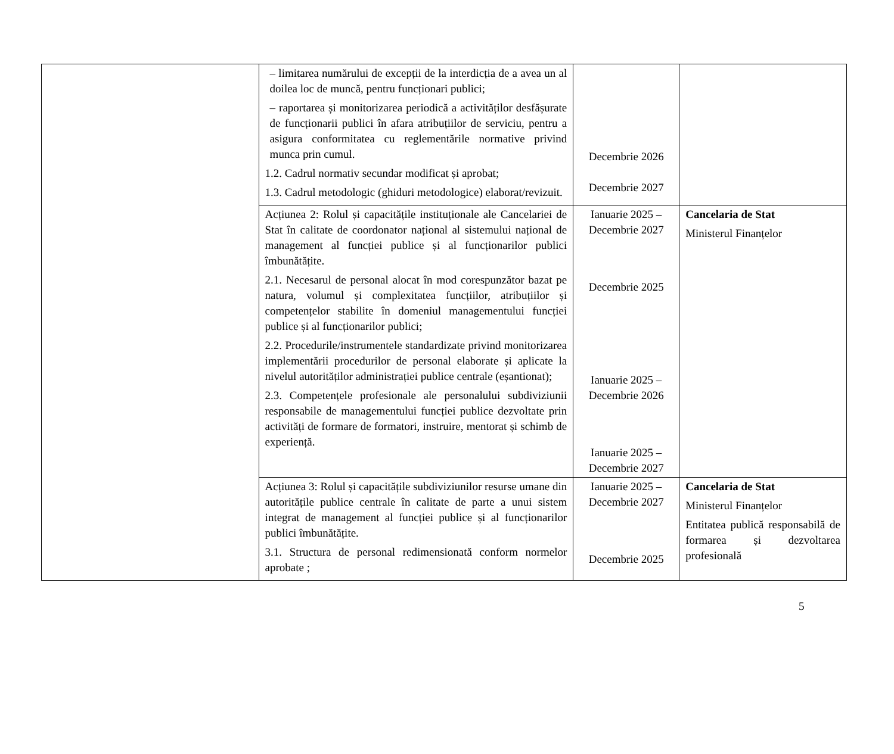| | – limitarea numărului de excepții de la interdicția de a avea un al doilea loc de muncă, pentru funcționari publici; – raportarea și monitorizarea periodică a activităților desfășurate de funcționarii publici în afara atribuțiilor de serviciu, pentru a asigura conformitatea cu reglementările normative privind munca prin cumul. 1.2. Cadrul normativ secundar modificat și aprobat; 1.3. Cadrul metodologic (ghiduri metodologice) elaborat/revizuit. | Decembrie 2026 Decembrie 2027 | |
| | Acțiunea 2: Rolul și capacitățile instituționale ale Cancelariei de Stat în calitate de coordonator național al sistemului național de management al funcției publice și al funcționarilor publici îmbunătățite. 2.1. Necesarul de personal alocat în mod corespunzător bazat pe natura, volumul și complexitatea funcțiilor, atribuțiilor și competențelor stabilite în domeniul managementului funcției publice și al funcționarilor publici; 2.2. Procedurile/instrumentele standardizate privind monitorizarea implementării procedurilor de personal elaborate și aplicate la nivelul autorităților administrației publice centrale (eșantionat); 2.3. Competențele profesionale ale personalului subdiviziunii responsabile de managementului funcției publice dezvoltate prin activități de formare de formatori, instruire, mentorat și schimb de experiență. | Ianuarie 2025 – Decembrie 2027 Decembrie 2025 Ianuarie 2025 – Decembrie 2026 Ianuarie 2025 – Decembrie 2027 | Cancelaria de Stat Ministerul Finanțelor |
| | Acțiunea 3: Rolul și capacitățile subdiviziunilor resurse umane din autoritățile publice centrale în calitate de parte a unui sistem integrat de management al funcției publice și al funcționarilor publici îmbunătățite. 3.1. Structura de personal redimensionată conform normelor aprobate ; | Ianuarie 2025 – Decembrie 2027 Decembrie 2025 | Cancelaria de Stat Ministerul Finanțelor Entitatea publică responsabilă de formarea și dezvoltarea profesională |
5